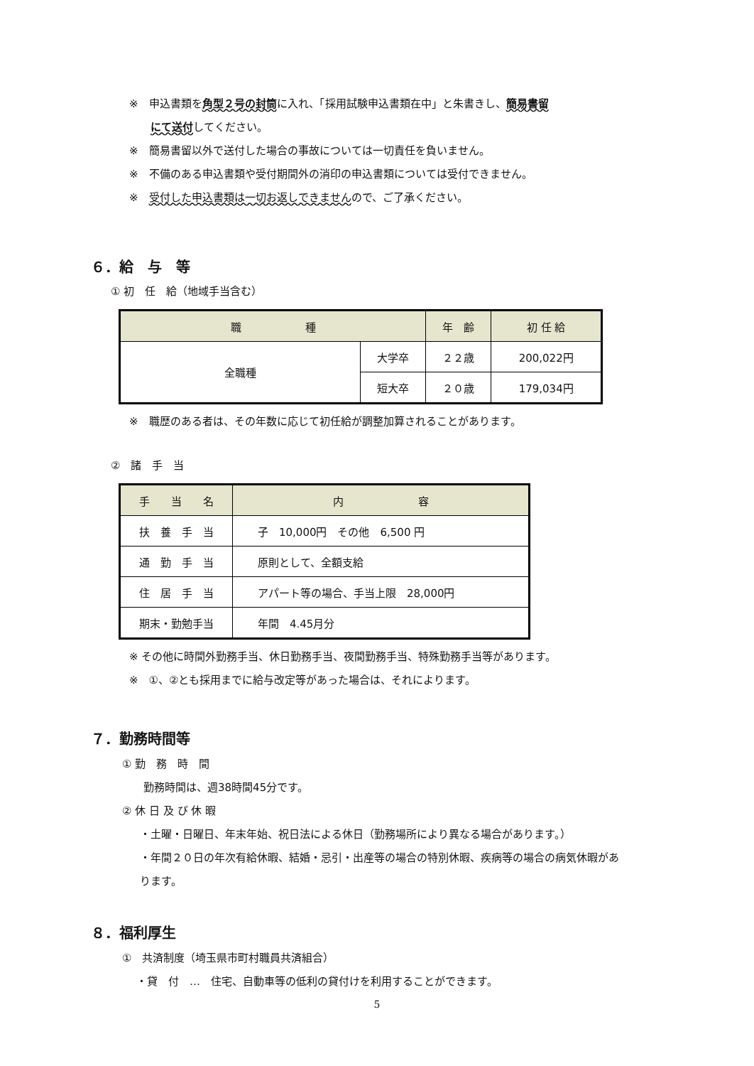※　申込書類を角型２号の封筒に入れ、「採用試験申込書類在中」と朱書きし、簡易書留
にて送付してください。
※　簡易書留以外で送付した場合の事故については一切責任を負いません。
※　不備のある申込書類や受付期間外の消印の申込書類については受付できません。
※　受付した申込書類は一切お返しできませんので、ご了承ください。
６．給　与　等
① 初　任　給（地域手当含む）
| 職 種 | | 年 齢 | 初 任 給 |
| --- | --- | --- | --- |
| 全職種 | 大学卒 | ２２歳 | 200,022円 |
| | 短大卒 | ２０歳 | 179,034円 |
※　職歴のある者は、その年数に応じて初任給が調整加算されることがあります。
②　諸　手　当
| 手 当 名 | 内 容 |
| --- | --- |
| 扶 養 手 当 | 子 10,000円 その他 6,500 円 |
| 通 勤 手 当 | 原則として、全額支給 |
| 住 居 手 当 | アパート等の場合、手当上限 28,000円 |
| 期末・勤勉手当 | 年間 4.45月分 |
※ その他に時間外勤務手当、休日勤務手当、夜間勤務手当、特殊勤務手当等があります。
※　①、②とも採用までに給与改定等があった場合は、それによります。
７．勤務時間等
① 勤　務　時　間
勤務時間は、週38時間45分です。
② 休 日 及 び 休 暇
・土曜・日曜日、年末年始、祝日法による休日（勤務場所により異なる場合があります。）
・年間２０日の年次有給休暇、結婚・忌引・出産等の場合の特別休暇、疾病等の場合の病気休暇があります。
８．福利厚生
①　共済制度（埼玉県市町村職員共済組合）
・貸　付　…　住宅、自動車等の低利の貸付けを利用することができます。
5